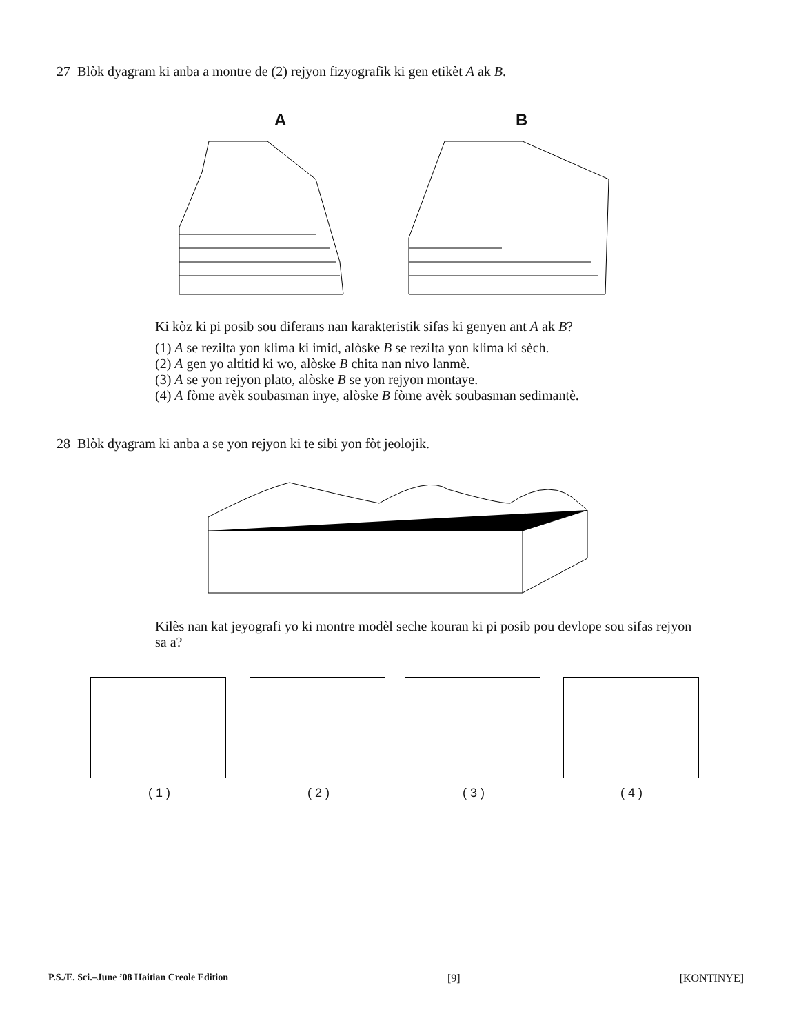27 Blòk dyagram ki anba a montre de (2) rejyon fizyografik ki gen etikèt A ak B.
A B
Ki kòz ki pi posib sou diferans nan karakteristik sifas ki genyen ant A ak B?
(1) A se rezilta yon klima ki imid, alòske B se rezilta yon klima ki sèch.
(2) A gen yo altitid ki wo, alòske B chita nan nivo lanmè.
(3) A se yon rejyon plato, alòske B se yon rejyon montaye.
(4) A fòme avèk soubasman inye, alòske B fòme avèk soubasman sedimantè.
28 Blòk dyagram ki anba a se yon rejyon ki te sibi yon fòt jeolojik.
Kilès nan kat jeyografi yo ki montre modèl seche kouran ki pi posib pou devlope sou sifas rejyon sa a?
( 1 ) ( 2 ) ( 3 ) ( 4 )
P.S./E. Sci.–June ’08 Haitian Creole Edition [9] [KONTINYE]